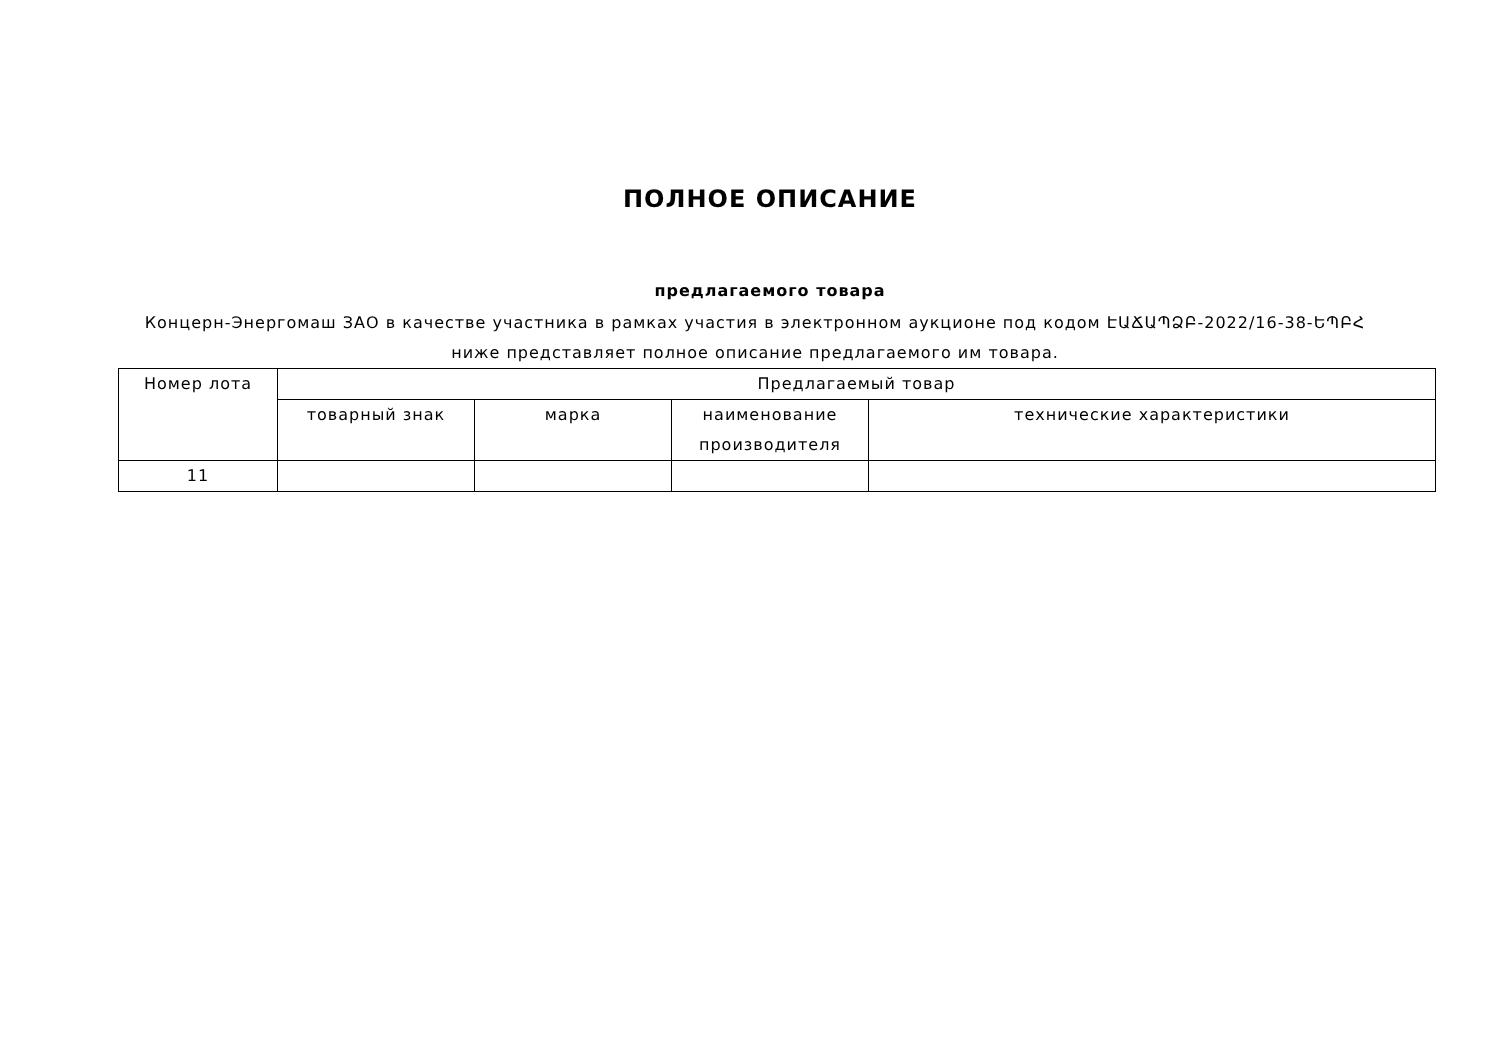ПОЛНОЕ ОПИСАНИЕ
предлагаемого товара
Концерн-Энергомаш ЗАО в качестве участника в рамках участия в электронном аукционе под кодом ԷԱՃԱՊՁԲ-2022/16-38-ԵՊԲՀ ниже представляет полное описание предлагаемого им товара.
| Номер лота | Предлагаемый товар | | | |
| --- | --- | --- | --- | --- |
| | товарный знак | марка | наименование производителя | технические характеристики |
| 11 | | | | |